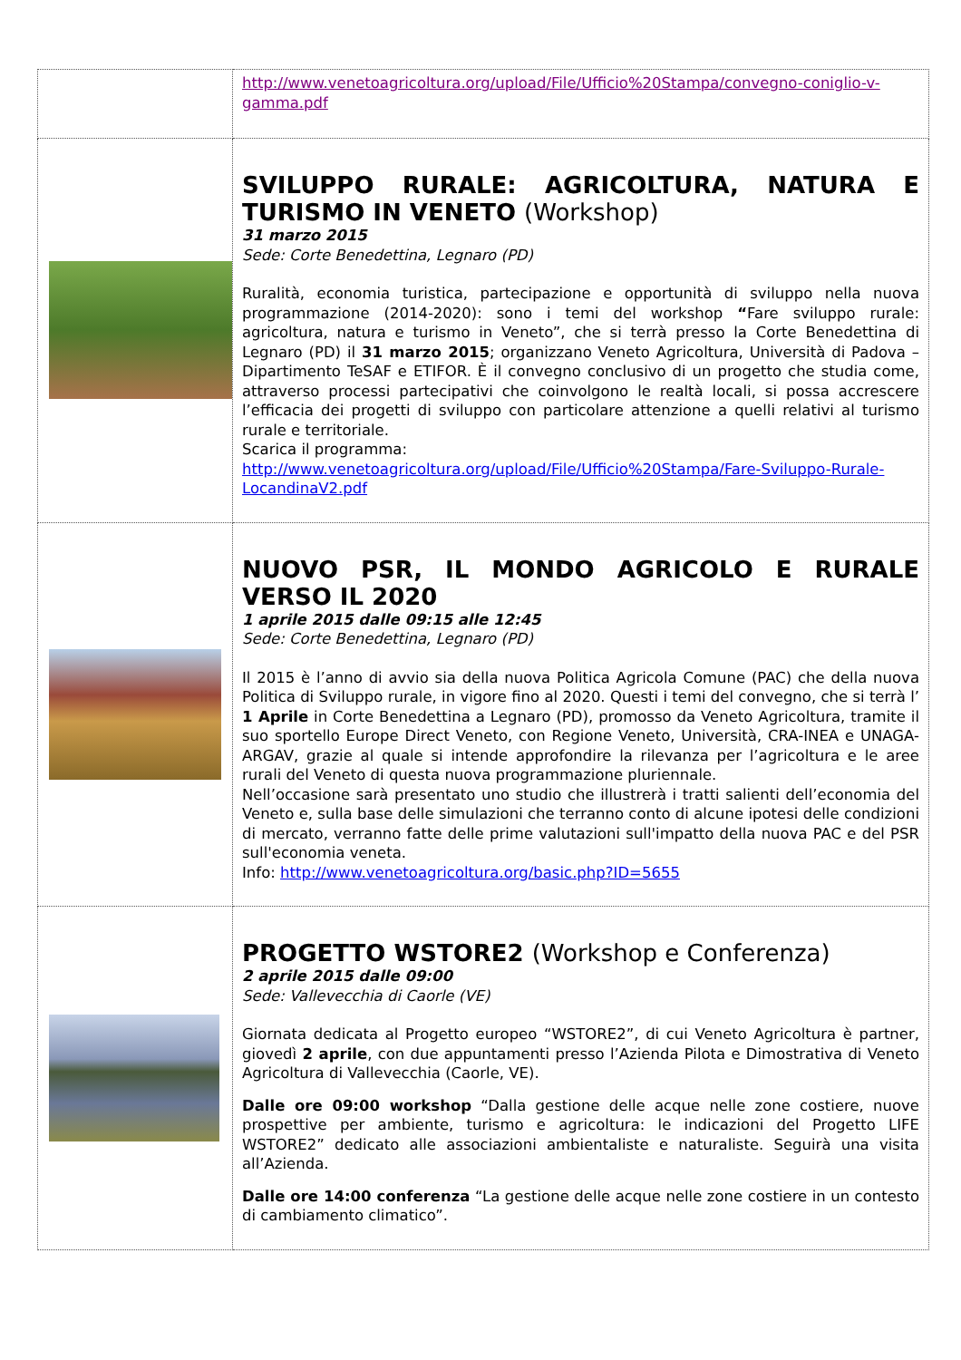| | http://www.venetoagricoltura.org/upload/File/Ufficio%20Stampa/convegno-coniglio-v-gamma.pdf |
| | SVILUPPO RURALE: AGRICOLTURA, NATURA E TURISMO IN VENETO (Workshop) 31 marzo 2015 Sede: Corte Benedettina, Legnaro (PD) Ruralità, economia turistica, partecipazione e opportunità di sviluppo nella nuova programmazione (2014-2020): sono i temi del workshop “ Fare sviluppo rurale: agricoltura, natura e turismo in Veneto”, che si terrà presso la Corte Benedettina di Legnaro (PD) il 31 marzo 2015 ; organizzano Veneto Agricoltura, Università di Padova – Dipartimento TeSAF e ETIFOR. È il convegno conclusivo di un progetto che studia come, attraverso processi partecipativi che coinvolgono le realtà locali, si possa accrescere l’efficacia dei progetti di sviluppo con particolare attenzione a quelli relativi al turismo rurale e territoriale. Scarica il programma: http://www.venetoagricoltura.org/upload/File/Ufficio%20Stampa/Fare-Sviluppo-Rurale-LocandinaV2.pdf |
| | NUOVO PSR, IL MONDO AGRICOLO E RURALE VERSO IL 2020 1 aprile 2015 dalle 09:15 alle 12:45 Sede: Corte Benedettina, Legnaro (PD) Il 2015 è l’anno di avvio sia della nuova Politica Agricola Comune (PAC) che della nuova Politica di Sviluppo rurale, in vigore fino al 2020. Questi i temi del convegno, che si terrà l’ 1 Aprile in Corte Benedettina a Legnaro (PD), promosso da Veneto Agricoltura, tramite il suo sportello Europe Direct Veneto, con Regione Veneto, Università, CRA-INEA e UNAGA-ARGAV, grazie al quale si intende approfondire la rilevanza per l’agricoltura e le aree rurali del Veneto di questa nuova programmazione pluriennale. Nell’occasione sarà presentato uno studio che illustrerà i tratti salienti dell’economia del Veneto e, sulla base delle simulazioni che terranno conto di alcune ipotesi delle condizioni di mercato, verranno fatte delle prime valutazioni sull'impatto della nuova PAC e del PSR sull'economia veneta. Info: http://www.venetoagricoltura.org/basic.php?ID=5655 |
| | PROGETTO WSTORE2 (Workshop e Conferenza) 2 aprile 2015 dalle 09:00 Sede: Vallevecchia di Caorle (VE) Giornata dedicata al Progetto europeo “WSTORE2”, di cui Veneto Agricoltura è partner, giovedì 2 aprile , con due appuntamenti presso l’Azienda Pilota e Dimostrativa di Veneto Agricoltura di Vallevecchia (Caorle, VE). Dalle ore 09:00 workshop “Dalla gestione delle acque nelle zone costiere, nuove prospettive per ambiente, turismo e agricoltura: le indicazioni del Progetto LIFE WSTORE2” dedicato alle associazioni ambientaliste e naturaliste. Seguirà una visita all’Azienda. Dalle ore 14:00 conferenza “La gestione delle acque nelle zone costiere in un contesto di cambiamento climatico”. |